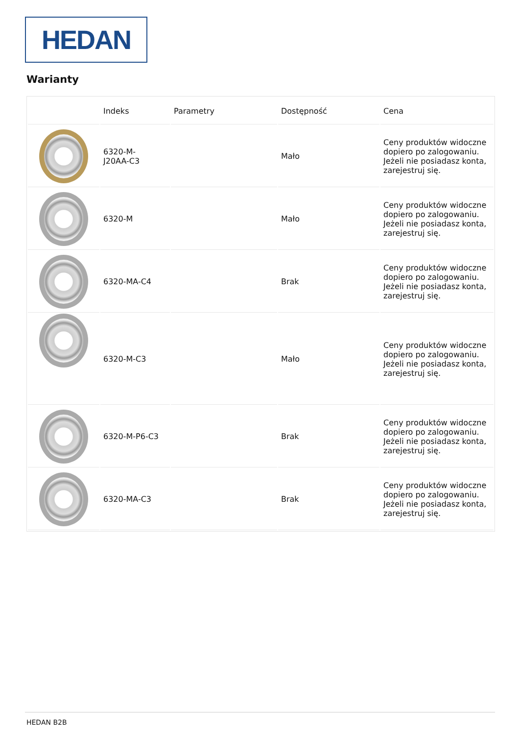HEDAN
Warianty
| | Indeks | Parametry | Dostępność | Cena |
| --- | --- | --- | --- | --- |
| | 6320-M- J20AA-C3 | | Mało | Ceny produktów widoczne dopiero po zalogowaniu. Jeżeli nie posiadasz konta, zarejestruj się. |
| | 6320-M | | Mało | Ceny produktów widoczne dopiero po zalogowaniu. Jeżeli nie posiadasz konta, zarejestruj się. |
| | 6320-MA-C4 | | Brak | Ceny produktów widoczne dopiero po zalogowaniu. Jeżeli nie posiadasz konta, zarejestruj się. |
| | 6320-M-C3 | | Mało | Ceny produktów widoczne dopiero po zalogowaniu. Jeżeli nie posiadasz konta, zarejestruj się. |
| | 6320-M-P6-C3 | | Brak | Ceny produktów widoczne dopiero po zalogowaniu. Jeżeli nie posiadasz konta, zarejestruj się. |
| | 6320-MA-C3 | | Brak | Ceny produktów widoczne dopiero po zalogowaniu. Jeżeli nie posiadasz konta, zarejestruj się. |
HEDAN B2B